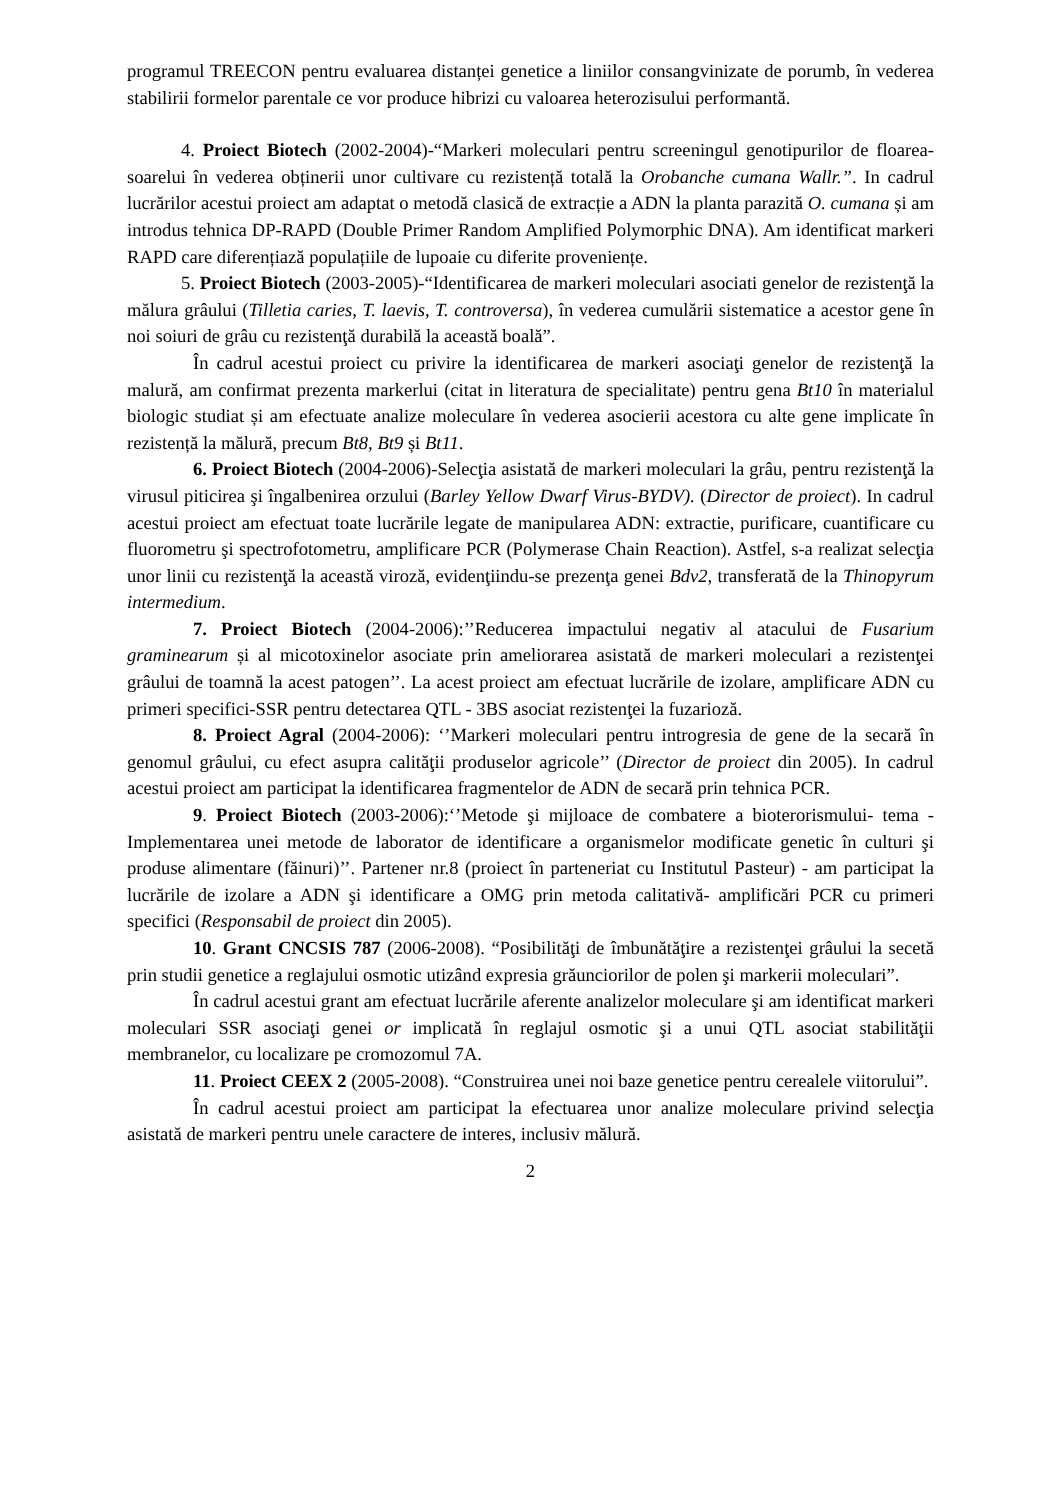programul TREECON pentru evaluarea distanței genetice a liniilor consangvinizate de porumb, în vederea stabilirii formelor parentale ce vor produce hibrizi cu valoarea heterozisului performantă.
4. Proiect Biotech (2002-2004)-“Markeri moleculari pentru screeningul genotipurilor de floarea-soarelui în vederea obținerii unor cultivare cu rezistență totală la Orobanche cumana Wallr.”. In cadrul lucrărilor acestui proiect am adaptat o metodă clasică de extracție a ADN la planta parazită O. cumana și am introdus tehnica DP-RAPD (Double Primer Random Amplified Polymorphic DNA). Am identificat markeri RAPD care diferențiază populațiile de lupoaie cu diferite proveniențe.
5. Proiect Biotech (2003-2005)-“Identificarea de markeri moleculari asociati genelor de rezistenţă la mălura grâului (Tilletia caries, T. laevis, T. controversa), în vederea cumulării sistematice a acestor gene în noi soiuri de grâu cu rezistenţă durabilă la această boală”.
În cadrul acestui proiect cu privire la identificarea de markeri asociaţi genelor de rezistenţă la malură, am confirmat prezenta markerlui (citat in literatura de specialitate) pentru gena Bt10 în materialul biologic studiat și am efectuate analize moleculare în vederea asocierii acestora cu alte gene implicate în rezistență la mălură, precum Bt8, Bt9 și Bt11.
6. Proiect Biotech (2004-2006)-Selecţia asistată de markeri moleculari la grâu, pentru rezistenţă la virusul piticirea şi îngalbenirea orzului (Barley Yellow Dwarf Virus-BYDV). (Director de proiect). In cadrul acestui proiect am efectuat toate lucrările legate de manipularea ADN: extractie, purificare, cuantificare cu fluorometru şi spectrofotometru, amplificare PCR (Polymerase Chain Reaction). Astfel, s-a realizat selecţia unor linii cu rezistenţă la această viroză, evidenţiindu-se prezenţa genei Bdv2, transferată de la Thinopyrum intermedium.
7. Proiect Biotech (2004-2006):’’Reducerea impactului negativ al atacului de Fusarium graminearum și al micotoxinelor asociate prin ameliorarea asistată de markeri moleculari a rezistenţei grâului de toamnă la acest patogen’’. La acest proiect am efectuat lucrările de izolare, amplificare ADN cu primeri specifici-SSR pentru detectarea QTL - 3BS asociat rezistenţei la fuzarioză.
8. Proiect Agral (2004-2006): ‘’Markeri moleculari pentru introgresia de gene de la secară în genomul grâului, cu efect asupra calităţii produselor agricole’’ (Director de proiect din 2005). In cadrul acestui proiect am participat la identificarea fragmentelor de ADN de secară prin tehnica PCR.
9. Proiect Biotech (2003-2006):‘’Metode şi mijloace de combatere a bioterorismului- tema - Implementarea unei metode de laborator de identificare a organismelor modificate genetic în culturi şi produse alimentare (făinuri)’’. Partener nr.8 (proiect în parteneriat cu Institutul Pasteur) - am participat la lucrările de izolare a ADN şi identificare a OMG prin metoda calitativă- amplificări PCR cu primeri specifici (Responsabil de proiect din 2005).
10. Grant CNCSIS 787 (2006-2008). “Posibilităţi de îmbunătăţire a rezistenţei grâului la secetă prin studii genetice a reglajului osmotic utizând expresia grăunciorilor de polen şi markerii moleculari”.
În cadrul acestui grant am efectuat lucrările aferente analizelor moleculare şi am identificat markeri moleculari SSR asociaţi genei or implicată în reglajul osmotic şi a unui QTL asociat stabilităţii membranelor, cu localizare pe cromozomul 7A.
11. Proiect CEEX 2 (2005-2008). “Construirea unei noi baze genetice pentru cerealele viitorului”.
În cadrul acestui proiect am participat la efectuarea unor analize moleculare privind selecţia asistată de markeri pentru unele caractere de interes, inclusiv mălură.
2